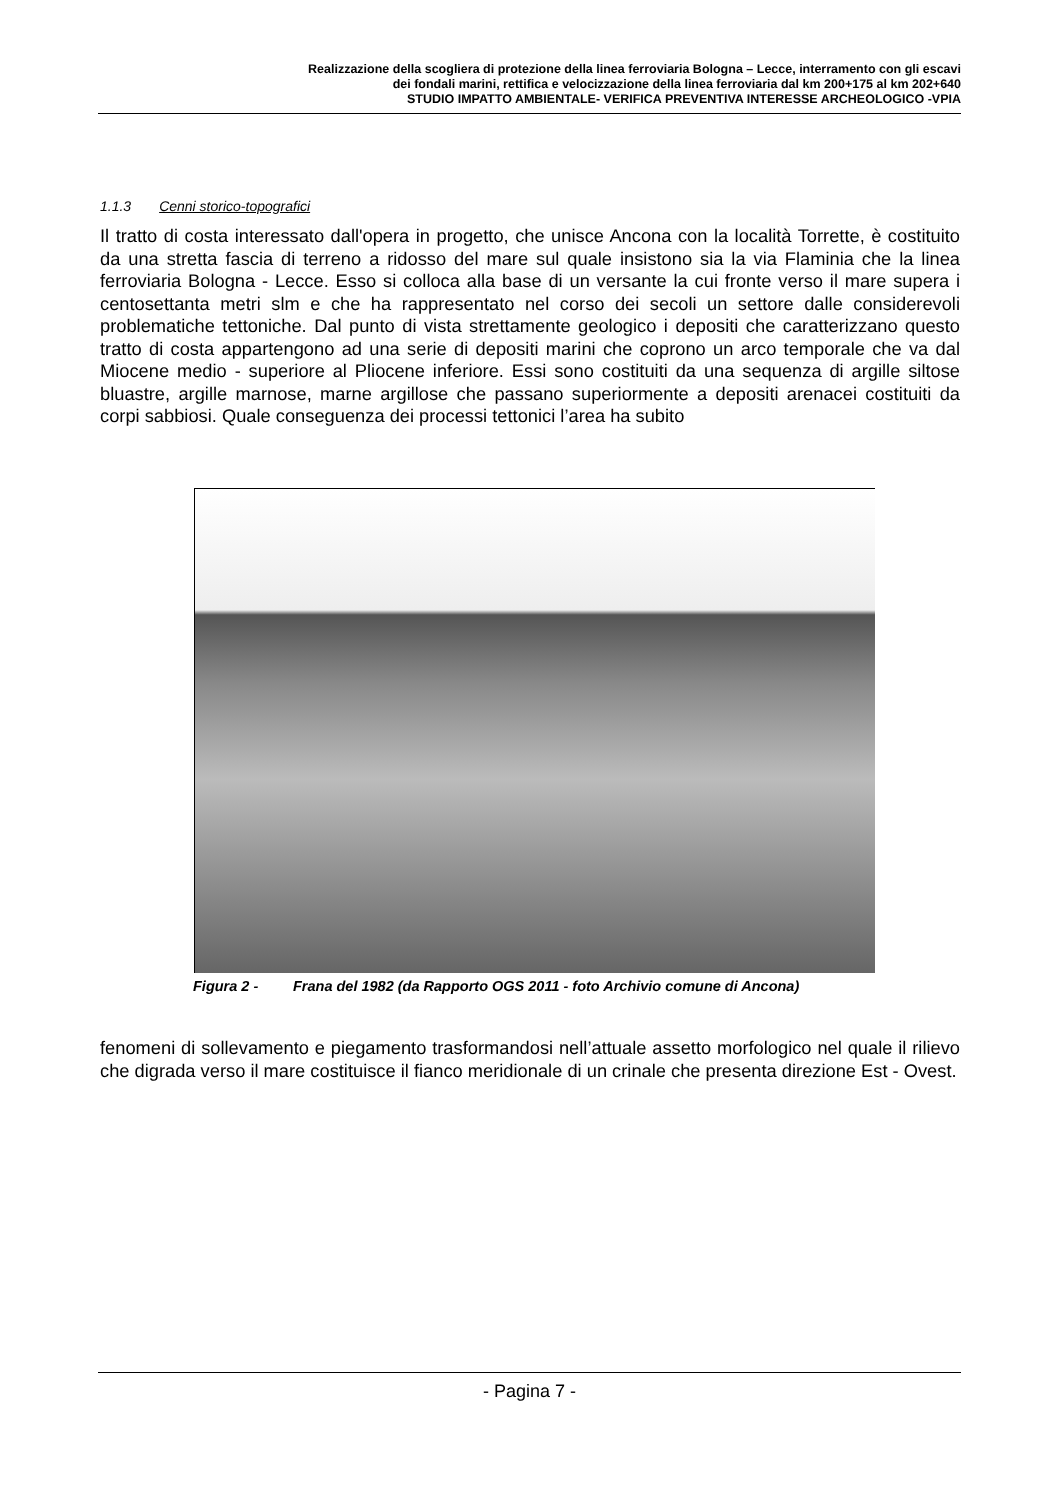Realizzazione della scogliera di protezione della linea ferroviaria Bologna – Lecce, interramento con gli escavi
dei fondali marini, rettifica e velocizzazione della linea ferroviaria dal km 200+175 al km 202+640
STUDIO IMPATTO AMBIENTALE- VERIFICA PREVENTIVA INTERESSE ARCHEOLOGICO -VPIA
1.1.3 Cenni storico-topografici
Il tratto di costa interessato dall'opera in progetto, che unisce Ancona con la località Torrette, è costituito da una stretta fascia di terreno a ridosso del mare sul quale insistono sia la via Flaminia che la linea ferroviaria Bologna - Lecce. Esso si colloca alla base di un versante la cui fronte verso il mare supera i centosettanta metri slm e che ha rappresentato nel corso dei secoli un settore dalle considerevoli problematiche tettoniche. Dal punto di vista strettamente geologico i depositi che caratterizzano questo tratto di costa appartengono ad una serie di depositi marini che coprono un arco temporale che va dal Miocene medio - superiore al Pliocene inferiore. Essi sono costituiti da una sequenza di argille siltose bluastre, argille marnose, marne argillose che passano superiormente a depositi arenacei costituiti da corpi sabbiosi. Quale conseguenza dei processi tettonici l’area ha subito
Figura 2 - Frana del 1982 (da Rapporto OGS 2011 - foto Archivio comune di Ancona)
fenomeni di sollevamento e piegamento trasformandosi nell’attuale assetto morfologico nel quale il rilievo che digrada verso il mare costituisce il fianco meridionale di un crinale che presenta direzione Est - Ovest.
- Pagina 7 -